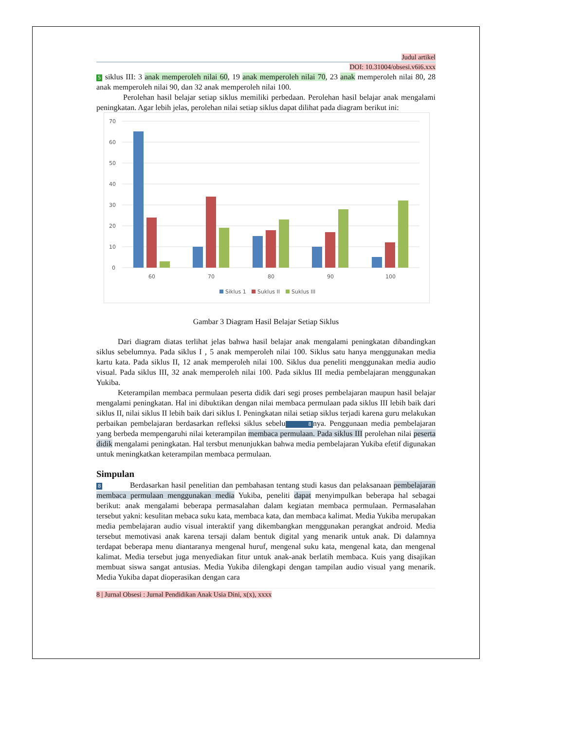Judul artikel
DOI: 10.31004/obsesi.v6i6.xxx
5 siklus III: 3 anak memperoleh nilai 60, 19 anak memperoleh nilai 70, 23 anak memperoleh nilai 80, 28 anak memperoleh nilai 90, dan 32 anak memperoleh nilai 100.
Perolehan hasil belajar setiap siklus memiliki perbedaan. Perolehan hasil belajar anak mengalami peningkatan. Agar lebih jelas, perolehan nilai setiap siklus dapat dilihat pada diagram berikut ini:
70
60
50
40
30
20
10
0
60
70
80
90
100
Siklus 1
Suklus II
Suklus III
Gambar 3 Diagram Hasil Belajar Setiap Siklus
Dari diagram diatas terlihat jelas bahwa hasil belajar anak mengalami peningkatan dibandingkan siklus sebelumnya. Pada siklus I , 5 anak memperoleh nilai 100. Siklus satu hanya menggunakan media kartu kata. Pada siklus II, 12 anak memperoleh nilai 100. Siklus dua peneliti menggunakan media audio visual. Pada siklus III, 32 anak memperoleh nilai 100. Pada siklus III media pembelajaran menggunakan Yukiba.
Keterampilan membaca permulaan peserta didik dari segi proses pembelajaran maupun hasil belajar mengalami peningkatan. Hal ini dibuktikan dengan nilai membaca permulaan pada siklus III lebih baik dari siklus II, nilai siklus II lebih baik dari siklus I. Peningkatan nilai setiap siklus terjadi karena guru melakukan perbaikan pembelajaran berdasarkan refleksi siklus sebelu 8 nya. Penggunaan media pembelajaran yang berbeda mempengaruhi nilai keterampilan membaca permulaan. Pada siklus III perolehan nilai peserta didik mengalami peningkatan. Hal tersbut menunjukkan bahwa media pembelajaran Yukiba efetif digunakan untuk meningkatkan keterampilan membaca permulaan.
Simpulan
8 Berdasarkan hasil penelitian dan pembahasan tentang studi kasus dan pelaksanaan pembelajaran membaca permulaan menggunakan media Yukiba, peneliti dapat menyimpulkan beberapa hal sebagai berikut: anak mengalami beberapa permasalahan dalam kegiatan membaca permulaan. Permasalahan tersebut yakni: kesulitan mebaca suku kata, membaca kata, dan membaca kalimat. Media Yukiba merupakan media pembelajaran audio visual interaktif yang dikembangkan menggunakan perangkat android. Media tersebut memotivasi anak karena tersaji dalam bentuk digital yang menarik untuk anak. Di dalamnya terdapat beberapa menu diantaranya mengenal huruf, mengenal suku kata, mengenal kata, dan mengenal kalimat. Media tersebut juga menyediakan fitur untuk anak-anak berlatih membaca. Kuis yang disajikan membuat siswa sangat antusias. Media Yukiba dilengkapi dengan tampilan audio visual yang menarik. Media Yukiba dapat dioperasikan dengan cara
8 | Jurnal Obsesi : Jurnal Pendidikan Anak Usia Dini, x(x), xxxx